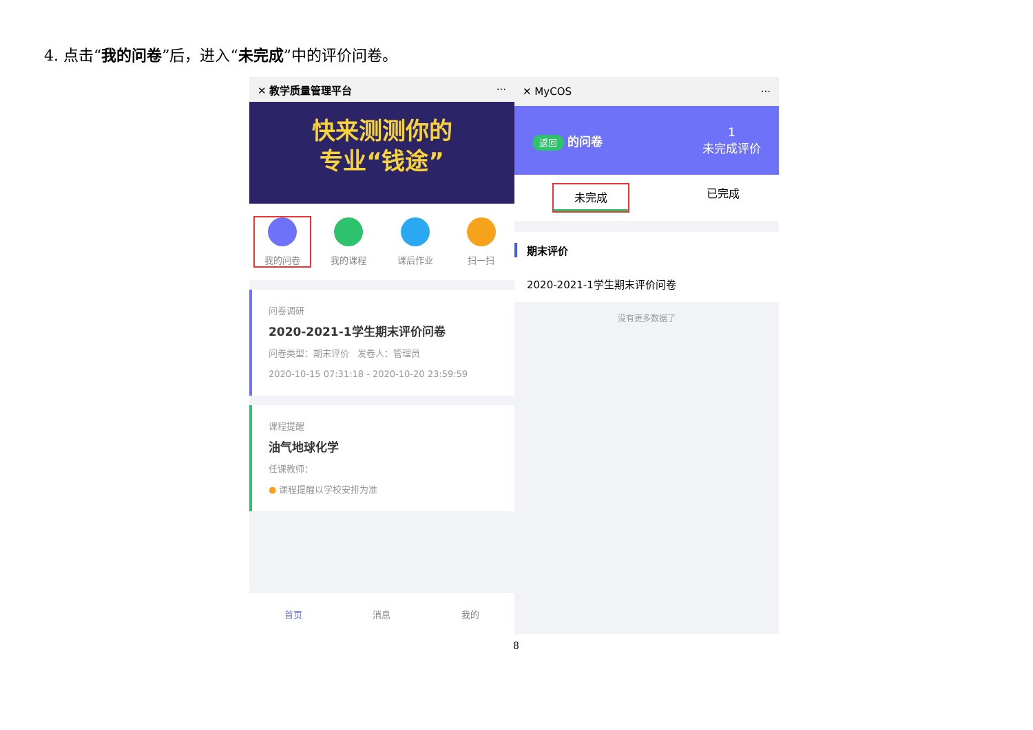4. 点击“我的问卷”后，进入“未完成”中的评价问卷。
✕ 教学质量管理平台 ···
快来测测你的
专业“钱途”
我的问卷 我的课程 课后作业 扫一扫
问卷调研
2020-2021-1学生期末评价问卷
问卷类型：期末评价 发卷人：管理员
2020-10-15 07:31:18 - 2020-10-20 23:59:59
课程提醒
油气地球化学
任课教师：
● 课程提醒以学校安排为准
首页 消息 我的
✕ MyCOS ···
返回 的问卷 1
未完成评价
未完成 已完成
期末评价
2020-2021-1学生期末评价问卷
没有更多数据了
8